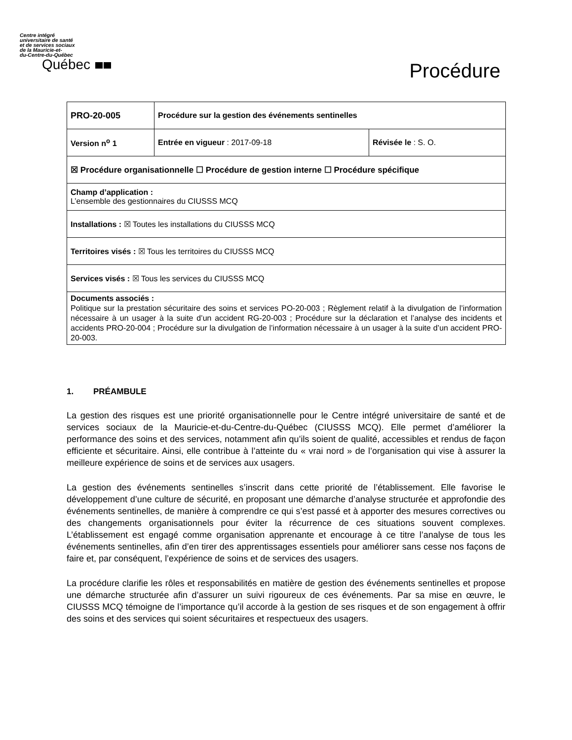Centre intégré
universitaire de santé
et de services sociaux
de la Mauricie-et-
du-Centre-du-Québec
Québec
Procédure
| PRO-20-005 | Procédure sur la gestion des événements sentinelles | |
| Version n<sup>o</sup> 1 | Entrée en vigueur : 2017-09-18 | Révisée le : S. O. |
| ☒ Procédure organisationnelle ☐ Procédure de gestion interne ☐ Procédure spécifique | | |
| Champ d’application : L’ensemble des gestionnaires du CIUSSS MCQ | | |
| Installations : ☒ Toutes les installations du CIUSSS MCQ | | |
| Territoires visés : ☒ Tous les territoires du CIUSSS MCQ | | |
| Services visés : ☒ Tous les services du CIUSSS MCQ | | |
| Documents associés : Politique sur la prestation sécuritaire des soins et services PO-20-003 ; Règlement relatif à la divulgation de l’information nécessaire à un usager à la suite d’un accident RG-20-003 ; Procédure sur la déclaration et l’analyse des incidents et accidents PRO-20-004 ; Procédure sur la divulgation de l’information nécessaire à un usager à la suite d’un accident PRO-20-003. | | |
1. PRÉAMBULE
La gestion des risques est une priorité organisationnelle pour le Centre intégré universitaire de santé et de services sociaux de la Mauricie-et-du-Centre-du-Québec (CIUSSS MCQ). Elle permet d’améliorer la performance des soins et des services, notamment afin qu’ils soient de qualité, accessibles et rendus de façon efficiente et sécuritaire. Ainsi, elle contribue à l’atteinte du « vrai nord » de l’organisation qui vise à assurer la meilleure expérience de soins et de services aux usagers.
La gestion des événements sentinelles s’inscrit dans cette priorité de l’établissement. Elle favorise le développement d’une culture de sécurité, en proposant une démarche d’analyse structurée et approfondie des événements sentinelles, de manière à comprendre ce qui s’est passé et à apporter des mesures correctives ou des changements organisationnels pour éviter la récurrence de ces situations souvent complexes. L’établissement est engagé comme organisation apprenante et encourage à ce titre l’analyse de tous les événements sentinelles, afin d’en tirer des apprentissages essentiels pour améliorer sans cesse nos façons de faire et, par conséquent, l’expérience de soins et de services des usagers.
La procédure clarifie les rôles et responsabilités en matière de gestion des événements sentinelles et propose une démarche structurée afin d’assurer un suivi rigoureux de ces événements. Par sa mise en œuvre, le CIUSSS MCQ témoigne de l’importance qu’il accorde à la gestion de ses risques et de son engagement à offrir des soins et des services qui soient sécuritaires et respectueux des usagers.